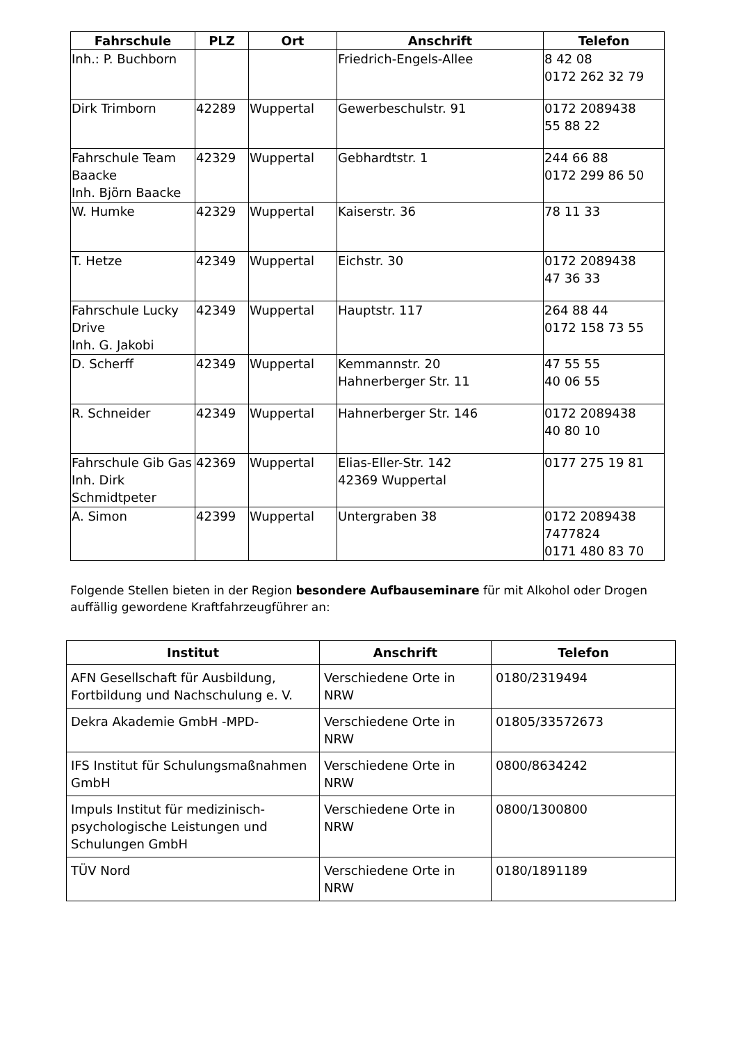| Fahrschule | PLZ | Ort | Anschrift | Telefon |
| --- | --- | --- | --- | --- |
| Inh.: P. Buchborn | | | Friedrich-Engels-Allee | 8 42 08 0172 262 32 79 |
| Dirk Trimborn | 42289 | Wuppertal | Gewerbeschulstr. 91 | 0172 2089438 55 88 22 |
| Fahrschule Team Baacke Inh. Björn Baacke | 42329 | Wuppertal | Gebhardtstr. 1 | 244 66 88 0172 299 86 50 |
| W. Humke | 42329 | Wuppertal | Kaiserstr. 36 | 78 11 33 |
| T. Hetze | 42349 | Wuppertal | Eichstr. 30 | 0172 2089438 47 36 33 |
| Fahrschule Lucky Drive Inh. G. Jakobi | 42349 | Wuppertal | Hauptstr. 117 | 264 88 44 0172 158 73 55 |
| D. Scherff | 42349 | Wuppertal | Kemmannstr. 20 Hahnerberger Str. 11 | 47 55 55 40 06 55 |
| R. Schneider | 42349 | Wuppertal | Hahnerberger Str. 146 | 0172 2089438 40 80 10 |
| Fahrschule Gib Gas Inh. Dirk Schmidtpeter | 42369 | Wuppertal | Elias-Eller-Str. 142 42369 Wuppertal | 0177 275 19 81 |
| A. Simon | 42399 | Wuppertal | Untergraben 38 | 0172 2089438 7477824 0171 480 83 70 |
Folgende Stellen bieten in der Region besondere Aufbauseminare für mit Alkohol oder Drogen auffällig gewordene Kraftfahrzeugführer an:
| Institut | Anschrift | Telefon |
| --- | --- | --- |
| AFN Gesellschaft für Ausbildung, Fortbildung und Nachschulung e. V. | Verschiedene Orte in NRW | 0180/2319494 |
| Dekra Akademie GmbH -MPD- | Verschiedene Orte in NRW | 01805/33572673 |
| IFS Institut für Schulungsmaßnahmen GmbH | Verschiedene Orte in NRW | 0800/8634242 |
| Impuls Institut für medizinisch-psychologische Leistungen und Schulungen GmbH | Verschiedene Orte in NRW | 0800/1300800 |
| TÜV Nord | Verschiedene Orte in NRW | 0180/1891189 |